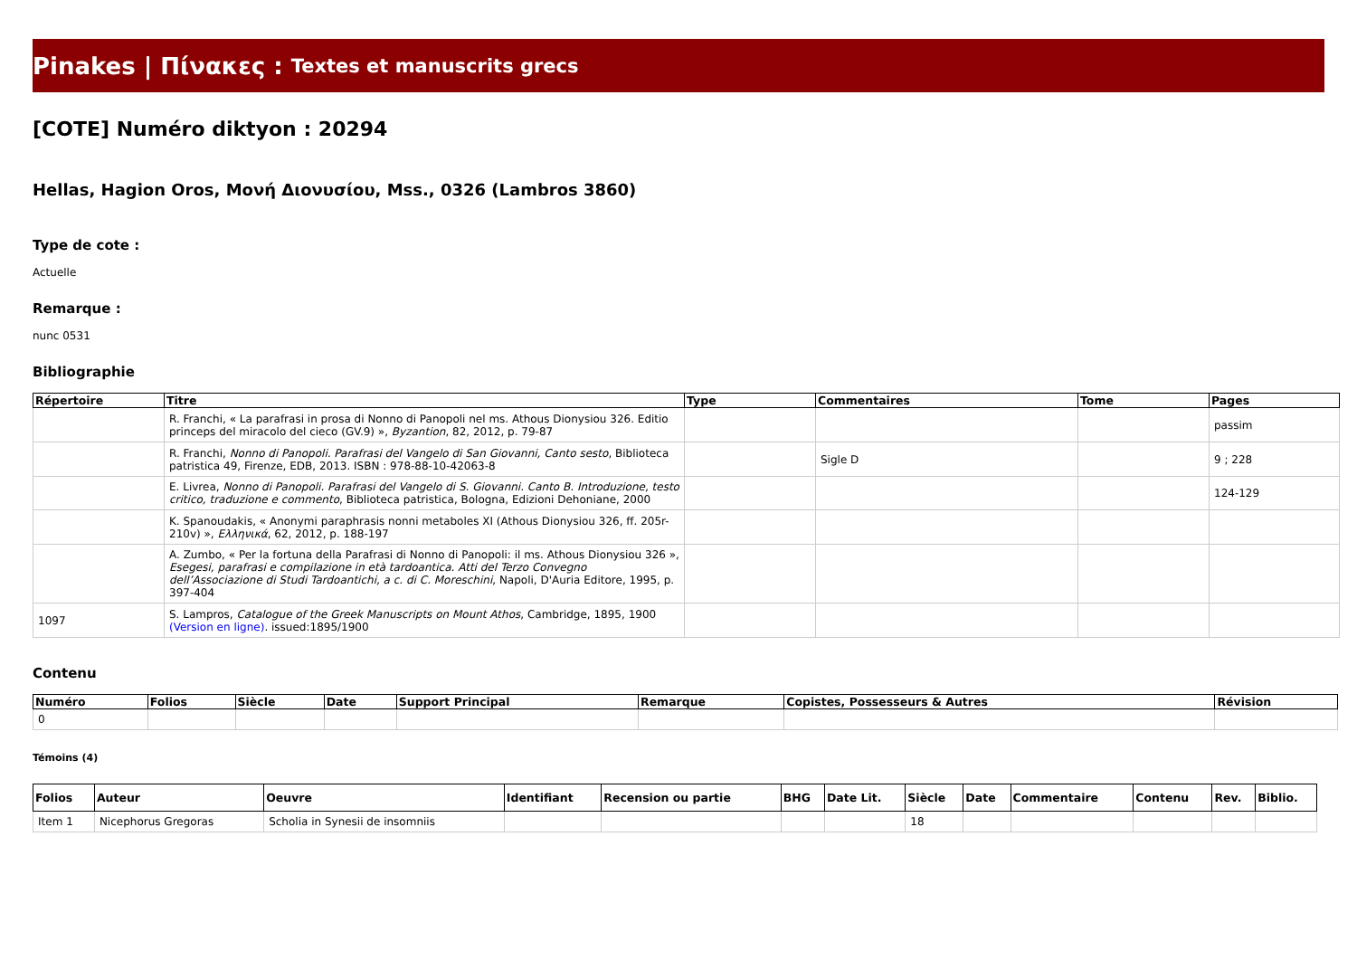Pinakes | Πίνακες : Textes et manuscrits grecs
[COTE] Numéro diktyon : 20294
Hellas, Hagion Oros, Μονή Διονυσίου, Mss., 0326 (Lambros 3860)
Type de cote :
Actuelle
Remarque :
nunc 0531
Bibliographie
| Répertoire | Titre | Type | Commentaires | Tome | Pages |
| --- | --- | --- | --- | --- | --- |
| | R. Franchi, « La parafrasi in prosa di Nonno di Panopoli nel ms. Athous Dionysiou 326. Editio princeps del miracolo del cieco (GV.9) », Byzantion , 82, 2012, p. 79-87 | | | | passim |
| | R. Franchi, Nonno di Panopoli. Parafrasi del Vangelo di San Giovanni, Canto sesto , Biblioteca patristica 49, Firenze, EDB, 2013. ISBN : 978-88-10-42063-8 | | Sigle D | | 9 ; 228 |
| | E. Livrea, Nonno di Panopoli. Parafrasi del Vangelo di S. Giovanni. Canto B. Introduzione, testo critico, traduzione e commento , Biblioteca patristica, Bologna, Edizioni Dehoniane, 2000 | | | | 124-129 |
| | K. Spanoudakis, « Anonymi paraphrasis nonni metaboles XI (Athous Dionysiou 326, ff. 205r-210v) », Ελληνικά , 62, 2012, p. 188-197 | | | | |
| | A. Zumbo, « Per la fortuna della Parafrasi di Nonno di Panopoli: il ms. Athous Dionysiou 326 », Esegesi, parafrasi e compilazione in età tardoantica. Atti del Terzo Convegno dell’Associazione di Studi Tardoantichi, a c. di C. Moreschini , Napoli, D'Auria Editore, 1995, p. 397-404 | | | | |
| 1097 | S. Lampros, Catalogue of the Greek Manuscripts on Mount Athos , Cambridge, 1895, 1900 (Version en ligne) . issued:1895/1900 | | | | |
Contenu
| Numéro | Folios | Siècle | Date | Support Principal | Remarque | Copistes, Possesseurs & Autres | Révision |
| --- | --- | --- | --- | --- | --- | --- | --- |
| 0 | | | | | | | |
Témoins (4)
| Folios | Auteur | Oeuvre | Identifiant | Recension ou partie | BHG | Date Lit. | Siècle | Date | Commentaire | Contenu | Rev. | Biblio. |
| --- | --- | --- | --- | --- | --- | --- | --- | --- | --- | --- | --- | --- |
| Item 1 | Nicephorus Gregoras | Scholia in Synesii de insomniis | | | | | 18 | | | | | |